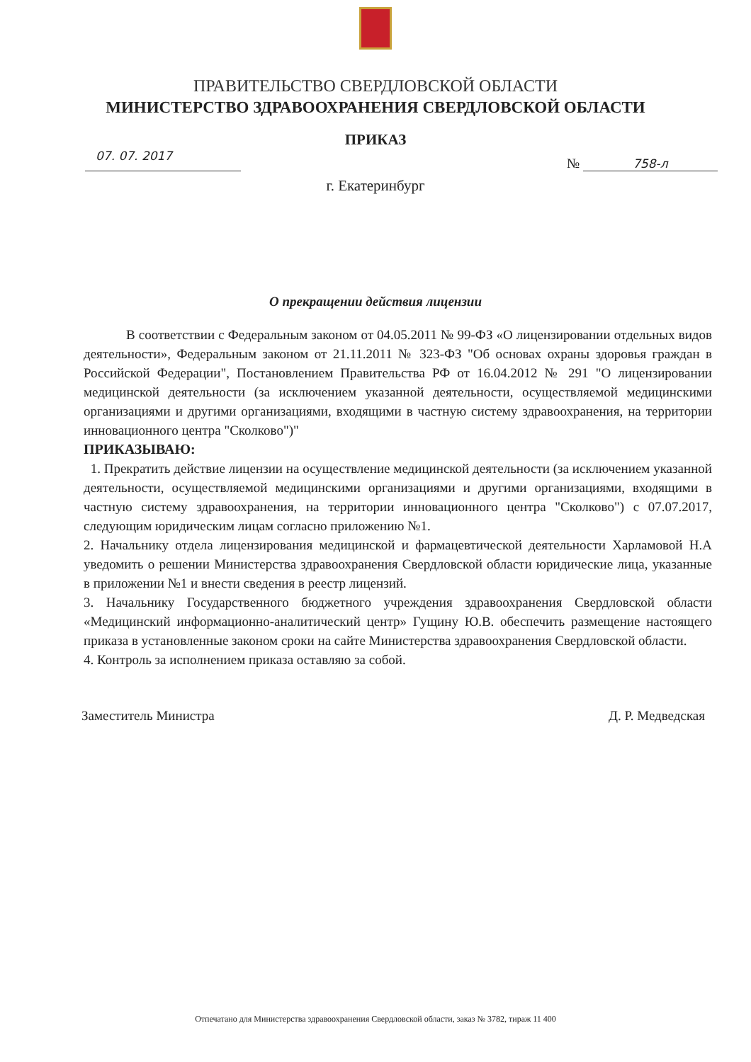ПРАВИТЕЛЬСТВО СВЕРДЛОВСКОЙ ОБЛАСТИ
МИНИСТЕРСТВО ЗДРАВООХРАНЕНИЯ СВЕРДЛОВСКОЙ ОБЛАСТИ
ПРИКАЗ
07. 07. 2017
№ 758-л
г. Екатеринбург
О прекращении действия лицензии
В соответствии с Федеральным законом от 04.05.2011 № 99-ФЗ «О лицензировании отдельных видов деятельности», Федеральным законом от 21.11.2011 № 323-ФЗ "Об основах охраны здоровья граждан в Российской Федерации", Постановлением Правительства РФ от 16.04.2012 № 291 "О лицензировании медицинской деятельности (за исключением указанной деятельности, осуществляемой медицинскими организациями и другими организациями, входящими в частную систему здравоохранения, на территории инновационного центра "Сколково")"
ПРИКАЗЫВАЮ:
1. Прекратить действие лицензии на осуществление медицинской деятельности (за исключением указанной деятельности, осуществляемой медицинскими организациями и другими организациями, входящими в частную систему здравоохранения, на территории инновационного центра "Сколково") с 07.07.2017, следующим юридическим лицам согласно приложению №1.
2. Начальнику отдела лицензирования медицинской и фармацевтической деятельности Харламовой Н.А уведомить о решении Министерства здравоохранения Свердловской области юридические лица, указанные в приложении №1 и внести сведения в реестр лицензий.
3. Начальнику Государственного бюджетного учреждения здравоохранения Свердловской области «Медицинский информационно-аналитический центр» Гущину Ю.В. обеспечить размещение настоящего приказа в установленные законом сроки на сайте Министерства здравоохранения Свердловской области.
4. Контроль за исполнением приказа оставляю за собой.
Заместитель Министра Д. Р. Медведская
Отпечатано для Министерства здравоохранения Свердловской области, заказ № 3782, тираж 11 400